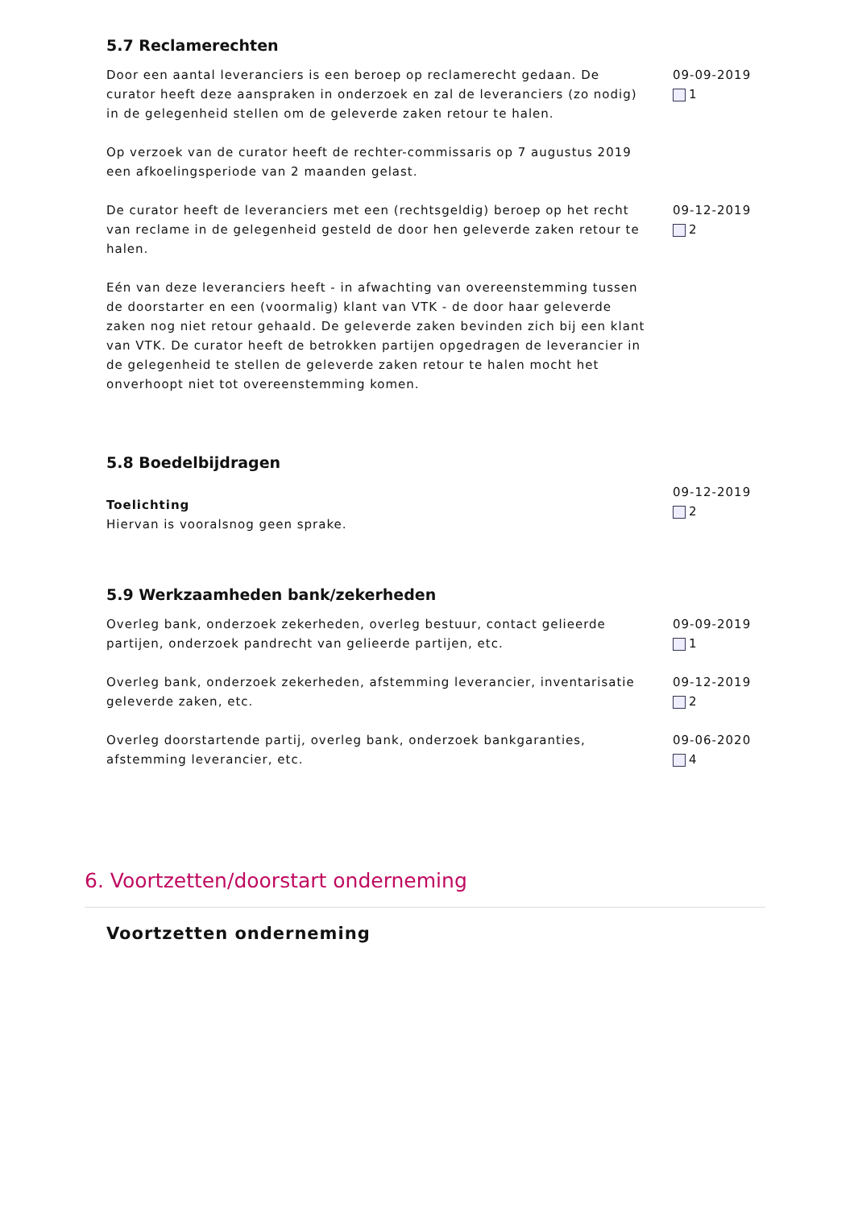5.7 Reclamerechten
Door een aantal leveranciers is een beroep op reclamerecht gedaan. De curator heeft deze aanspraken in onderzoek en zal de leveranciers (zo nodig) in de gelegenheid stellen om de geleverde zaken retour te halen.
Op verzoek van de curator heeft de rechter-commissaris op 7 augustus 2019 een afkoelingsperiode van 2 maanden gelast.
09-09-2019
1
De curator heeft de leveranciers met een (rechtsgeldig) beroep op het recht van reclame in de gelegenheid gesteld de door hen geleverde zaken retour te halen.
Eén van deze leveranciers heeft - in afwachting van overeenstemming tussen de doorstarter en een (voormalig) klant van VTK - de door haar geleverde zaken nog niet retour gehaald. De geleverde zaken bevinden zich bij een klant van VTK. De curator heeft de betrokken partijen opgedragen de leverancier in de gelegenheid te stellen de geleverde zaken retour te halen mocht het onverhoopt niet tot overeenstemming komen.
09-12-2019
2
5.8 Boedelbijdragen
Toelichting
Hiervan is vooralsnog geen sprake.
09-12-2019
2
5.9 Werkzaamheden bank/zekerheden
Overleg bank, onderzoek zekerheden, overleg bestuur, contact gelieerde partijen, onderzoek pandrecht van gelieerde partijen, etc.
09-09-2019
1
Overleg bank, onderzoek zekerheden, afstemming leverancier, inventarisatie geleverde zaken, etc.
09-12-2019
2
Overleg doorstartende partij, overleg bank, onderzoek bankgaranties, afstemming leverancier, etc.
09-06-2020
4
6. Voortzetten/doorstart onderneming
Voortzetten onderneming